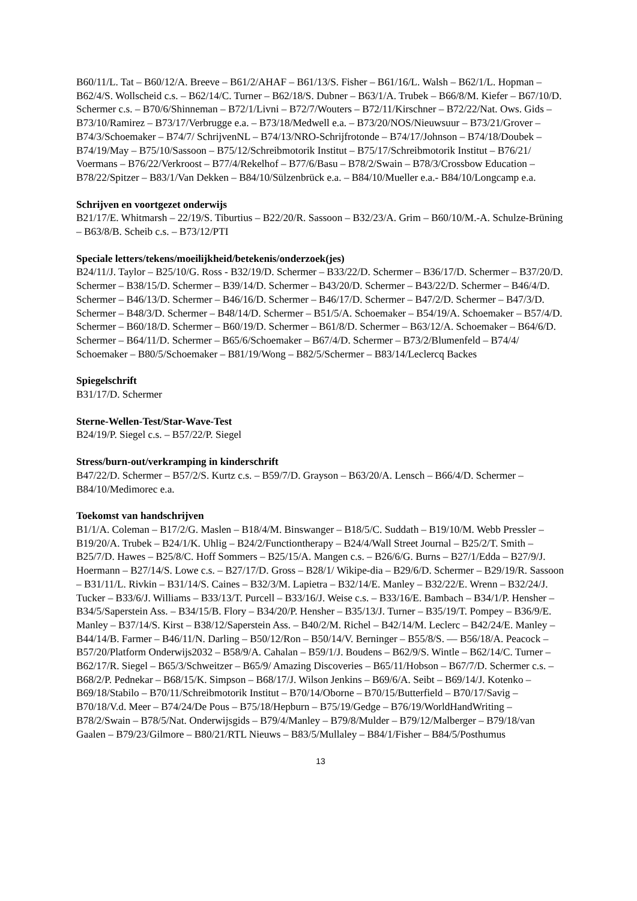B60/11/L. Tat – B60/12/A. Breeve – B61/2/AHAF – B61/13/S. Fisher – B61/16/L. Walsh – B62/1/L. Hopman – B62/4/S. Wollscheid c.s. – B62/14/C. Turner – B62/18/S. Dubner – B63/1/A. Trubek – B66/8/M. Kiefer – B67/10/D. Schermer c.s. – B70/6/Shinneman – B72/1/Livni – B72/7/Wouters – B72/11/Kirschner – B72/22/Nat. Ows. Gids – B73/10/Ramirez – B73/17/Verbrugge e.a. – B73/18/Medwell e.a. – B73/20/NOS/Nieuwsuur – B73/21/Grover – B74/3/Schoemaker – B74/7/ SchrijvenNL – B74/13/NRO-Schrijfrotonde – B74/17/Johnson – B74/18/Doubek – B74/19/May – B75/10/Sassoon – B75/12/Schreibmotorik Institut – B75/17/Schreibmotorik Institut – B76/21/ Voermans – B76/22/Verkroost – B77/4/Rekelhof – B77/6/Basu – B78/2/Swain – B78/3/Crossbow Education – B78/22/Spitzer – B83/1/Van Dekken – B84/10/Sülzenbrück e.a. – B84/10/Mueller e.a.- B84/10/Longcamp e.a.
Schrijven en voortgezet onderwijs
B21/17/E. Whitmarsh – 22/19/S. Tiburtius – B22/20/R. Sassoon – B32/23/A. Grim – B60/10/M.-A. Schulze-Brüning – B63/8/B. Scheib c.s. – B73/12/PTI
Speciale letters/tekens/moeilijkheid/betekenis/onderzoek(jes)
B24/11/J. Taylor – B25/10/G. Ross - B32/19/D. Schermer – B33/22/D. Schermer – B36/17/D. Schermer – B37/20/D. Schermer – B38/15/D. Schermer – B39/14/D. Schermer – B43/20/D. Schermer – B43/22/D. Schermer – B46/4/D. Schermer – B46/13/D. Schermer – B46/16/D. Schermer – B46/17/D. Schermer – B47/2/D. Schermer – B47/3/D. Schermer – B48/3/D. Schermer – B48/14/D. Schermer – B51/5/A. Schoemaker – B54/19/A. Schoemaker – B57/4/D. Schermer – B60/18/D. Schermer – B60/19/D. Schermer – B61/8/D. Schermer – B63/12/A. Schoemaker – B64/6/D. Schermer – B64/11/D. Schermer – B65/6/Schoemaker – B67/4/D. Schermer – B73/2/Blumenfeld – B74/4/ Schoemaker – B80/5/Schoemaker – B81/19/Wong – B82/5/Schermer – B83/14/Leclercq Backes
Spiegelschrift
B31/17/D. Schermer
Sterne-Wellen-Test/Star-Wave-Test
B24/19/P. Siegel c.s. – B57/22/P. Siegel
Stress/burn-out/verkramping in kinderschrift
B47/22/D. Schermer – B57/2/S. Kurtz c.s. – B59/7/D. Grayson – B63/20/A. Lensch – B66/4/D. Schermer – B84/10/Medimorec e.a.
Toekomst van handschrijven
B1/1/A. Coleman – B17/2/G. Maslen – B18/4/M. Binswanger – B18/5/C. Suddath – B19/10/M. Webb Pressler – B19/20/A. Trubek – B24/1/K. Uhlig – B24/2/Functiontherapy – B24/4/Wall Street Journal – B25/2/T. Smith – B25/7/D. Hawes – B25/8/C. Hoff Sommers – B25/15/A. Mangen c.s. – B26/6/G. Burns – B27/1/Edda – B27/9/J. Hoermann – B27/14/S. Lowe c.s. – B27/17/D. Gross – B28/1/ Wikipe-dia – B29/6/D. Schermer – B29/19/R. Sassoon – B31/11/L. Rivkin – B31/14/S. Caines – B32/3/M. Lapietra – B32/14/E. Manley – B32/22/E. Wrenn – B32/24/J. Tucker – B33/6/J. Williams – B33/13/T. Purcell – B33/16/J. Weise c.s. – B33/16/E. Bambach – B34/1/P. Hensher – B34/5/Saperstein Ass. – B34/15/B. Flory – B34/20/P. Hensher – B35/13/J. Turner – B35/19/T. Pompey – B36/9/E. Manley – B37/14/S. Kirst – B38/12/Saperstein Ass. – B40/2/M. Richel – B42/14/M. Leclerc – B42/24/E. Manley – B44/14/B. Farmer – B46/11/N. Darling – B50/12/Ron – B50/14/V. Berninger – B55/8/S. –– B56/18/A. Peacock – B57/20/Platform Onderwijs2032 – B58/9/A. Cahalan – B59/1/J. Boudens – B62/9/S. Wintle – B62/14/C. Turner – B62/17/R. Siegel – B65/3/Schweitzer – B65/9/ Amazing Discoveries – B65/11/Hobson – B67/7/D. Schermer c.s. – B68/2/P. Pednekar – B68/15/K. Simpson – B68/17/J. Wilson Jenkins – B69/6/A. Seibt – B69/14/J. Kotenko – B69/18/Stabilo – B70/11/Schreibmotorik Institut – B70/14/Oborne – B70/15/Butterfield – B70/17/Savig – B70/18/V.d. Meer – B74/24/De Pous – B75/18/Hepburn – B75/19/Gedge – B76/19/WorldHandWriting – B78/2/Swain – B78/5/Nat. Onderwijsgids – B79/4/Manley – B79/8/Mulder – B79/12/Malberger – B79/18/van Gaalen – B79/23/Gilmore – B80/21/RTL Nieuws – B83/5/Mullaley – B84/1/Fisher – B84/5/Posthumus
13